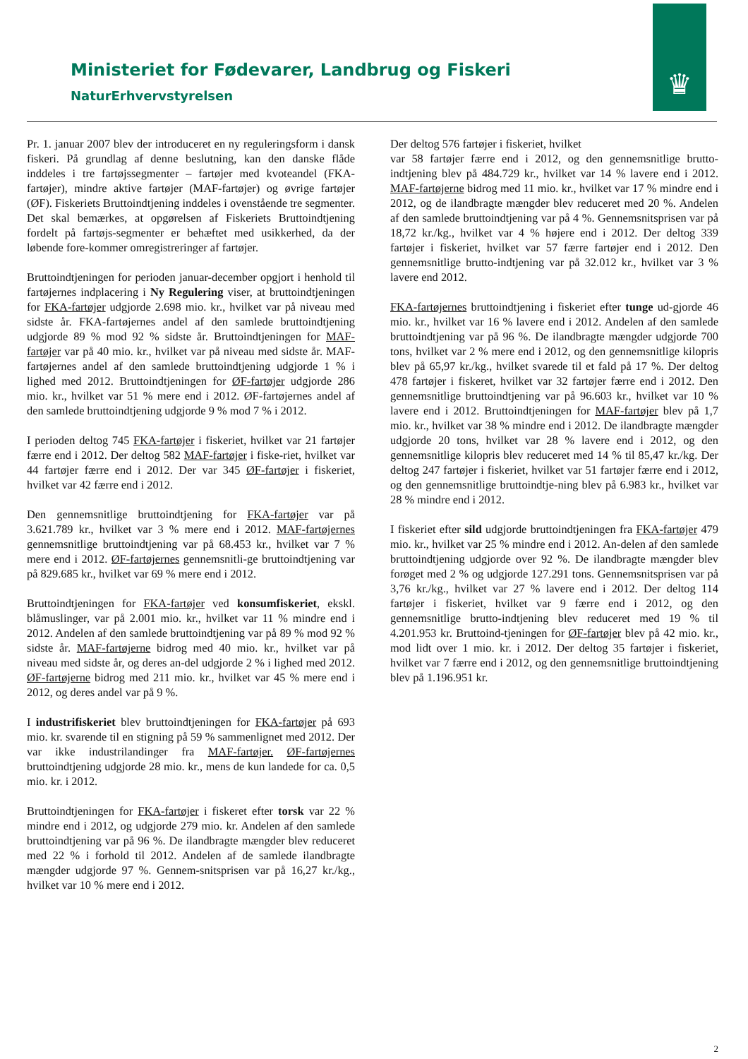♛
Ministeriet for Fødevarer, Landbrug og Fiskeri
NaturErhvervstyrelsen
Pr. 1. januar 2007 blev der introduceret en ny reguleringsform i dansk fiskeri. På grundlag af denne beslutning, kan den danske flåde inddeles i tre fartøjssegmenter – fartøjer med kvoteandel (FKA-fartøjer), mindre aktive fartøjer (MAF-fartøjer) og øvrige fartøjer (ØF). Fiskeriets Bruttoindtjening inddeles i ovenstående tre segmenter. Det skal bemærkes, at opgørelsen af Fiskeriets Bruttoindtjening fordelt på fartøjs-segmenter er behæftet med usikkerhed, da der løbende fore-kommer omregistreringer af fartøjer.
Bruttoindtjeningen for perioden januar-december opgjort i henhold til fartøjernes indplacering i Ny Regulering viser, at bruttoindtjeningen for FKA-fartøjer udgjorde 2.698 mio. kr., hvilket var på niveau med sidste år. FKA-fartøjernes andel af den samlede bruttoindtjening udgjorde 89 % mod 92 % sidste år. Bruttoindtjeningen for MAF-fartøjer var på 40 mio. kr., hvilket var på niveau med sidste år. MAF-fartøjernes andel af den samlede bruttoindtjening udgjorde 1 % i lighed med 2012. Bruttoindtjeningen for ØF-fartøjer udgjorde 286 mio. kr., hvilket var 51 % mere end i 2012. ØF-fartøjernes andel af den samlede bruttoindtjening udgjorde 9 % mod 7 % i 2012.
I perioden deltog 745 FKA-fartøjer i fiskeriet, hvilket var 21 fartøjer færre end i 2012. Der deltog 582 MAF-fartøjer i fiske-riet, hvilket var 44 fartøjer færre end i 2012. Der var 345 ØF-fartøjer i fiskeriet, hvilket var 42 færre end i 2012.
Den gennemsnitlige bruttoindtjening for FKA-fartøjer var på 3.621.789 kr., hvilket var 3 % mere end i 2012. MAF-fartøjernes gennemsnitlige bruttoindtjening var på 68.453 kr., hvilket var 7 % mere end i 2012. ØF-fartøjernes gennemsnitli-ge bruttoindtjening var på 829.685 kr., hvilket var 69 % mere end i 2012.
Bruttoindtjeningen for FKA-fartøjer ved konsumfiskeriet, ekskl. blåmuslinger, var på 2.001 mio. kr., hvilket var 11 % mindre end i 2012. Andelen af den samlede bruttoindtjening var på 89 % mod 92 % sidste år. MAF-fartøjerne bidrog med 40 mio. kr., hvilket var på niveau med sidste år, og deres an-del udgjorde 2 % i lighed med 2012. ØF-fartøjerne bidrog med 211 mio. kr., hvilket var 45 % mere end i 2012, og deres andel var på 9 %.
I industrifiskeriet blev bruttoindtjeningen for FKA-fartøjer på 693 mio. kr. svarende til en stigning på 59 % sammenlignet med 2012. Der var ikke industrilandinger fra MAF-fartøjer. ØF-fartøjernes bruttoindtjening udgjorde 28 mio. kr., mens de kun landede for ca. 0,5 mio. kr. i 2012.
Bruttoindtjeningen for FKA-fartøjer i fiskeret efter torsk var 22 % mindre end i 2012, og udgjorde 279 mio. kr. Andelen af den samlede bruttoindtjening var på 96 %. De ilandbragte mængder blev reduceret med 22 % i forhold til 2012. Andelen af de samlede ilandbragte mængder udgjorde 97 %. Gennem-snitsprisen var på 16,27 kr./kg., hvilket var 10 % mere end i 2012.
Der deltog 576 fartøjer i fiskeriet, hvilket
var 58 fartøjer færre end i 2012, og den gennemsnitlige brutto-indtjening blev på 484.729 kr., hvilket var 14 % lavere end i 2012. MAF-fartøjerne bidrog med 11 mio. kr., hvilket var 17 % mindre end i 2012, og de ilandbragte mængder blev reduceret med 20 %. Andelen af den samlede bruttoindtjening var på 4 %. Gennemsnitsprisen var på 18,72 kr./kg., hvilket var 4 % højere end i 2012. Der deltog 339 fartøjer i fiskeriet, hvilket var 57 færre fartøjer end i 2012. Den gennemsnitlige brutto-indtjening var på 32.012 kr., hvilket var 3 % lavere end 2012.
FKA-fartøjernes bruttoindtjening i fiskeriet efter tunge ud-gjorde 46 mio. kr., hvilket var 16 % lavere end i 2012. Andelen af den samlede bruttoindtjening var på 96 %. De ilandbragte mængder udgjorde 700 tons, hvilket var 2 % mere end i 2012, og den gennemsnitlige kilopris blev på 65,97 kr./kg., hvilket svarede til et fald på 17 %. Der deltog 478 fartøjer i fiskeret, hvilket var 32 fartøjer færre end i 2012. Den gennemsnitlige bruttoindtjening var på 96.603 kr., hvilket var 10 % lavere end i 2012. Bruttoindtjeningen for MAF-fartøjer blev på 1,7 mio. kr., hvilket var 38 % mindre end i 2012. De ilandbragte mængder udgjorde 20 tons, hvilket var 28 % lavere end i 2012, og den gennemsnitlige kilopris blev reduceret med 14 % til 85,47 kr./kg. Der deltog 247 fartøjer i fiskeriet, hvilket var 51 fartøjer færre end i 2012, og den gennemsnitlige bruttoindtje-ning blev på 6.983 kr., hvilket var 28 % mindre end i 2012.
I fiskeriet efter sild udgjorde bruttoindtjeningen fra FKA-fartøjer 479 mio. kr., hvilket var 25 % mindre end i 2012. An-delen af den samlede bruttoindtjening udgjorde over 92 %. De ilandbragte mængder blev forøget med 2 % og udgjorde 127.291 tons. Gennemsnitsprisen var på 3,76 kr./kg., hvilket var 27 % lavere end i 2012. Der deltog 114 fartøjer i fiskeriet, hvilket var 9 færre end i 2012, og den gennemsnitlige brutto-indtjening blev reduceret med 19 % til 4.201.953 kr. Bruttoind-tjeningen for ØF-fartøjer blev på 42 mio. kr., mod lidt over 1 mio. kr. i 2012. Der deltog 35 fartøjer i fiskeriet, hvilket var 7 færre end i 2012, og den gennemsnitlige bruttoindtjening blev på 1.196.951 kr.
2